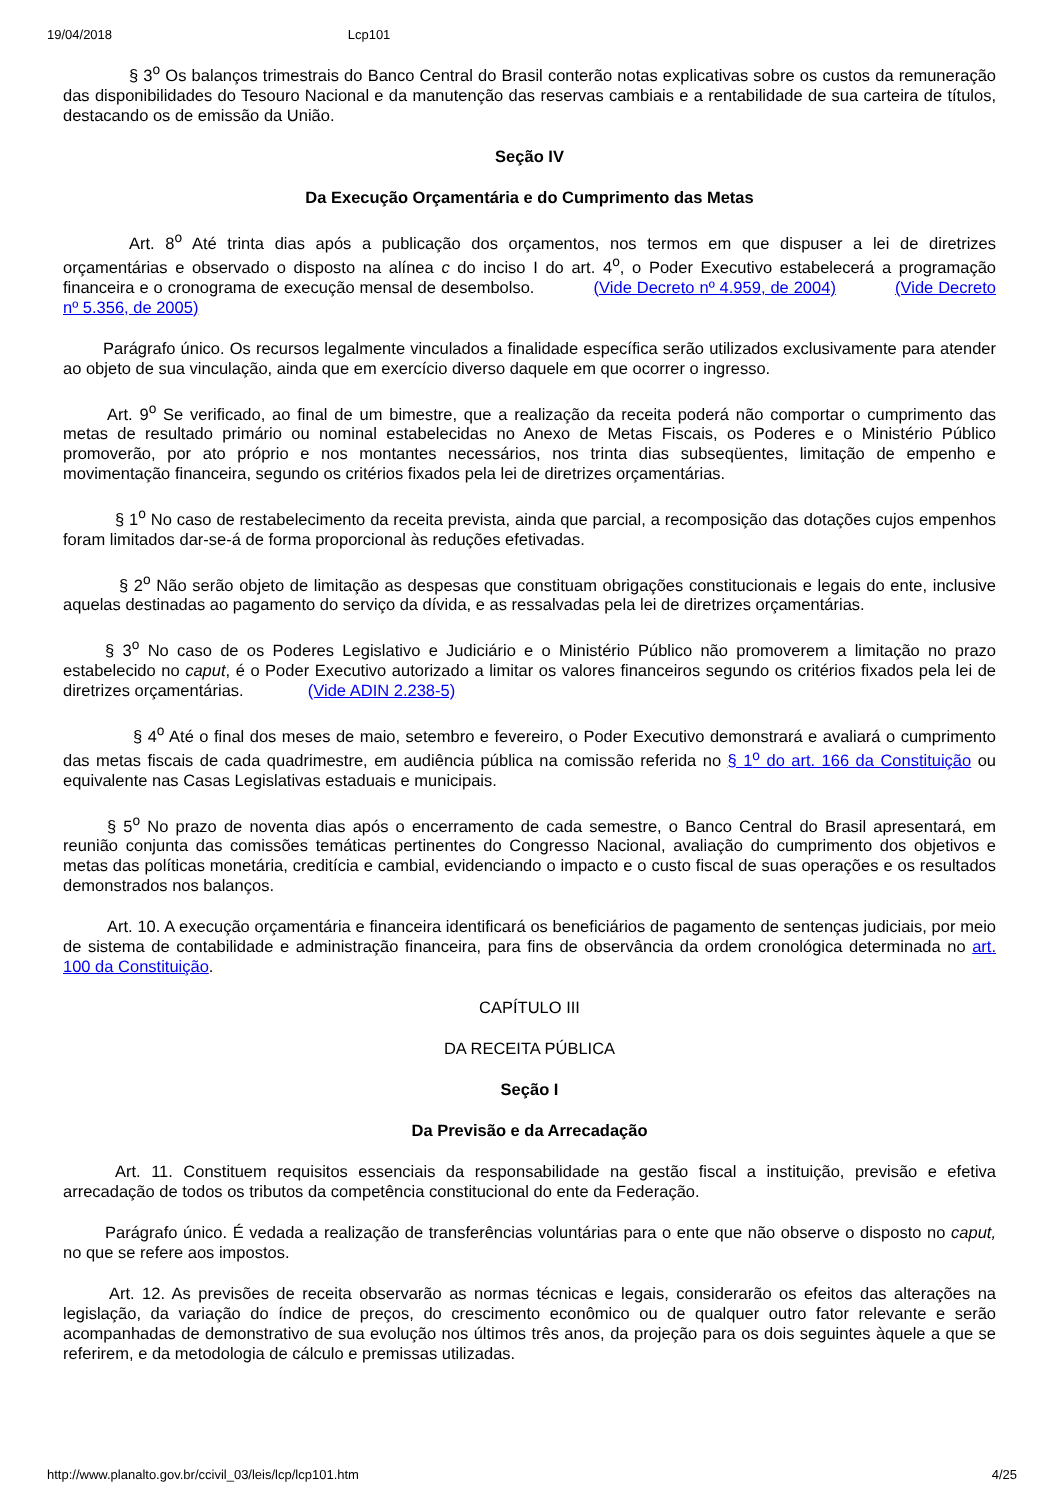19/04/2018 Lcp101
§ 3<sup>o</sup> Os balanços trimestrais do Banco Central do Brasil conterão notas explicativas sobre os custos da remuneração das disponibilidades do Tesouro Nacional e da manutenção das reservas cambiais e a rentabilidade de sua carteira de títulos, destacando os de emissão da União.
Seção IV
Da Execução Orçamentária e do Cumprimento das Metas
Art. 8<sup>o</sup> Até trinta dias após a publicação dos orçamentos, nos termos em que dispuser a lei de diretrizes orçamentárias e observado o disposto na alínea c do inciso I do art. 4<sup>o</sup>, o Poder Executivo estabelecerá a programação financeira e o cronograma de execução mensal de desembolso. (Vide Decreto nº 4.959, de 2004) (Vide Decreto nº 5.356, de 2005)
Parágrafo único. Os recursos legalmente vinculados a finalidade específica serão utilizados exclusivamente para atender ao objeto de sua vinculação, ainda que em exercício diverso daquele em que ocorrer o ingresso.
Art. 9<sup>o</sup> Se verificado, ao final de um bimestre, que a realização da receita poderá não comportar o cumprimento das metas de resultado primário ou nominal estabelecidas no Anexo de Metas Fiscais, os Poderes e o Ministério Público promoverão, por ato próprio e nos montantes necessários, nos trinta dias subseqüentes, limitação de empenho e movimentação financeira, segundo os critérios fixados pela lei de diretrizes orçamentárias.
§ 1<sup>o</sup> No caso de restabelecimento da receita prevista, ainda que parcial, a recomposição das dotações cujos empenhos foram limitados dar-se-á de forma proporcional às reduções efetivadas.
§ 2<sup>o</sup> Não serão objeto de limitação as despesas que constituam obrigações constitucionais e legais do ente, inclusive aquelas destinadas ao pagamento do serviço da dívida, e as ressalvadas pela lei de diretrizes orçamentárias.
§ 3<sup>o</sup> No caso de os Poderes Legislativo e Judiciário e o Ministério Público não promoverem a limitação no prazo estabelecido no caput, é o Poder Executivo autorizado a limitar os valores financeiros segundo os critérios fixados pela lei de diretrizes orçamentárias. (Vide ADIN 2.238-5)
§ 4<sup>o</sup> Até o final dos meses de maio, setembro e fevereiro, o Poder Executivo demonstrará e avaliará o cumprimento das metas fiscais de cada quadrimestre, em audiência pública na comissão referida no § 1<sup>o</sup> do art. 166 da Constituição ou equivalente nas Casas Legislativas estaduais e municipais.
§ 5<sup>o</sup> No prazo de noventa dias após o encerramento de cada semestre, o Banco Central do Brasil apresentará, em reunião conjunta das comissões temáticas pertinentes do Congresso Nacional, avaliação do cumprimento dos objetivos e metas das políticas monetária, creditícia e cambial, evidenciando o impacto e o custo fiscal de suas operações e os resultados demonstrados nos balanços.
Art. 10. A execução orçamentária e financeira identificará os beneficiários de pagamento de sentenças judiciais, por meio de sistema de contabilidade e administração financeira, para fins de observância da ordem cronológica determinada no art. 100 da Constituição.
CAPÍTULO III
DA RECEITA PÚBLICA
Seção I
Da Previsão e da Arrecadação
Art. 11. Constituem requisitos essenciais da responsabilidade na gestão fiscal a instituição, previsão e efetiva arrecadação de todos os tributos da competência constitucional do ente da Federação.
Parágrafo único. É vedada a realização de transferências voluntárias para o ente que não observe o disposto no caput, no que se refere aos impostos.
Art. 12. As previsões de receita observarão as normas técnicas e legais, considerarão os efeitos das alterações na legislação, da variação do índice de preços, do crescimento econômico ou de qualquer outro fator relevante e serão acompanhadas de demonstrativo de sua evolução nos últimos três anos, da projeção para os dois seguintes àquele a que se referirem, e da metodologia de cálculo e premissas utilizadas.
http://www.planalto.gov.br/ccivil_03/leis/lcp/lcp101.htm 4/25